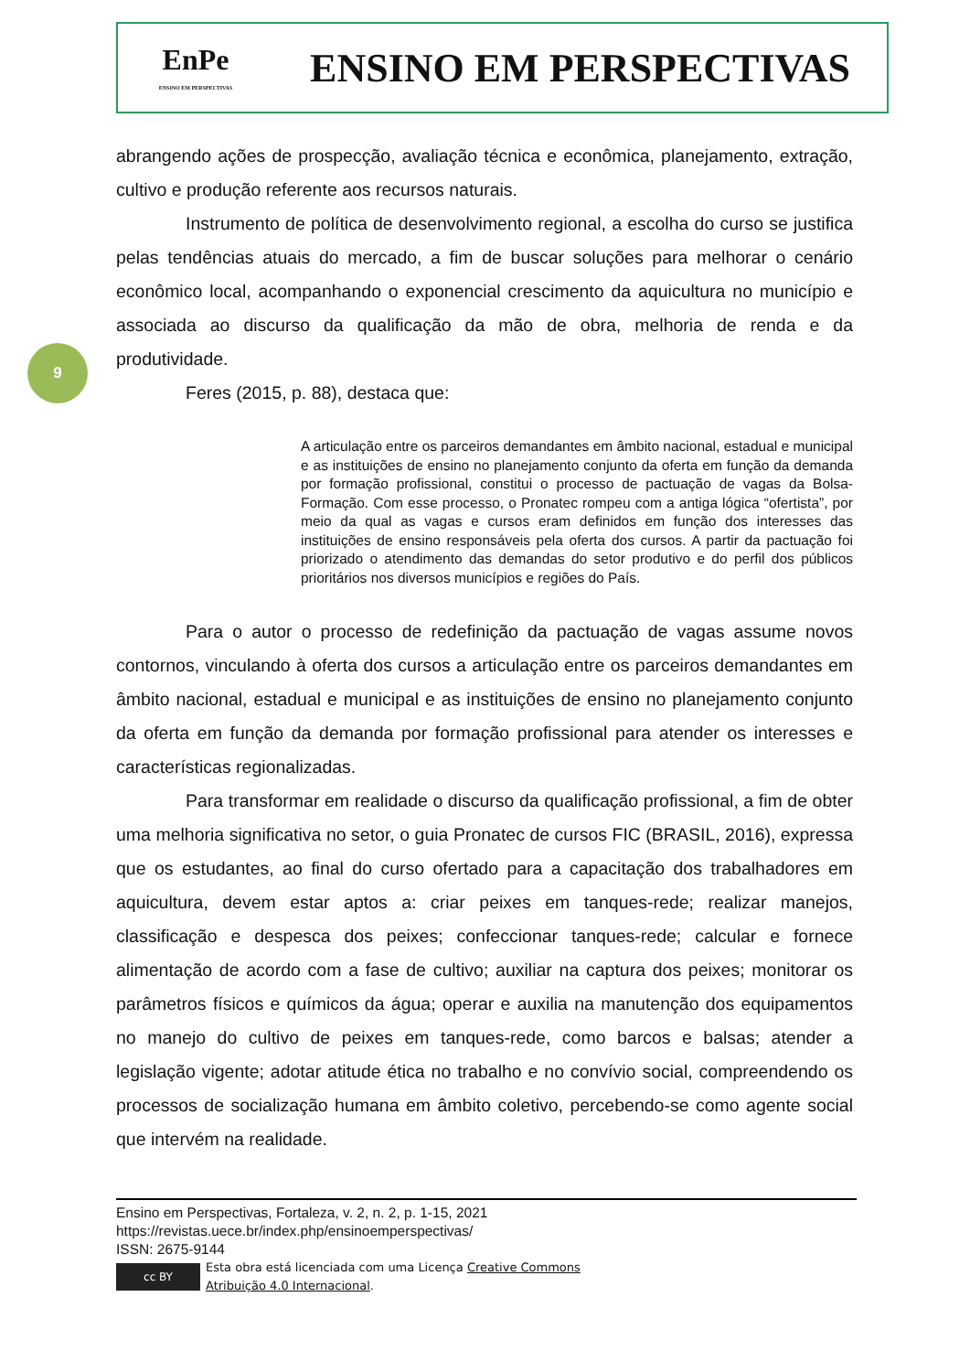EnPe
ENSINO EM PERSPECTIVAS
ENSINO EM PERSPECTIVAS
9
abrangendo ações de prospecção, avaliação técnica e econômica, planejamento, extração, cultivo e produção referente aos recursos naturais.
Instrumento de política de desenvolvimento regional, a escolha do curso se justifica pelas tendências atuais do mercado, a fim de buscar soluções para melhorar o cenário econômico local, acompanhando o exponencial crescimento da aquicultura no município e associada ao discurso da qualificação da mão de obra, melhoria de renda e da produtividade.
Feres (2015, p. 88), destaca que:
A articulação entre os parceiros demandantes em âmbito nacional, estadual e municipal e as instituições de ensino no planejamento conjunto da oferta em função da demanda por formação profissional, constitui o processo de pactuação de vagas da Bolsa-Formação. Com esse processo, o Pronatec rompeu com a antiga lógica “ofertista”, por meio da qual as vagas e cursos eram definidos em função dos interesses das instituições de ensino responsáveis pela oferta dos cursos. A partir da pactuação foi priorizado o atendimento das demandas do setor produtivo e do perfil dos públicos prioritários nos diversos municípios e regiões do País.
Para o autor o processo de redefinição da pactuação de vagas assume novos contornos, vinculando à oferta dos cursos a articulação entre os parceiros demandantes em âmbito nacional, estadual e municipal e as instituições de ensino no planejamento conjunto da oferta em função da demanda por formação profissional para atender os interesses e características regionalizadas.
Para transformar em realidade o discurso da qualificação profissional, a fim de obter uma melhoria significativa no setor, o guia Pronatec de cursos FIC (BRASIL, 2016), expressa que os estudantes, ao final do curso ofertado para a capacitação dos trabalhadores em aquicultura, devem estar aptos a: criar peixes em tanques-rede; realizar manejos, classificação e despesca dos peixes; confeccionar tanques-rede; calcular e fornece alimentação de acordo com a fase de cultivo; auxiliar na captura dos peixes; monitorar os parâmetros físicos e químicos da água; operar e auxilia na manutenção dos equipamentos no manejo do cultivo de peixes em tanques-rede, como barcos e balsas; atender a legislação vigente; adotar atitude ética no trabalho e no convívio social, compreendendo os processos de socialização humana em âmbito coletivo, percebendo-se como agente social que intervém na realidade.
Ensino em Perspectivas, Fortaleza, v. 2, n. 2, p. 1-15, 2021
https://revistas.uece.br/index.php/ensinoemperspectivas/
ISSN: 2675-9144
cc BY
Esta obra está licenciada com uma Licença Creative Commons
Atribuição 4.0 Internacional.